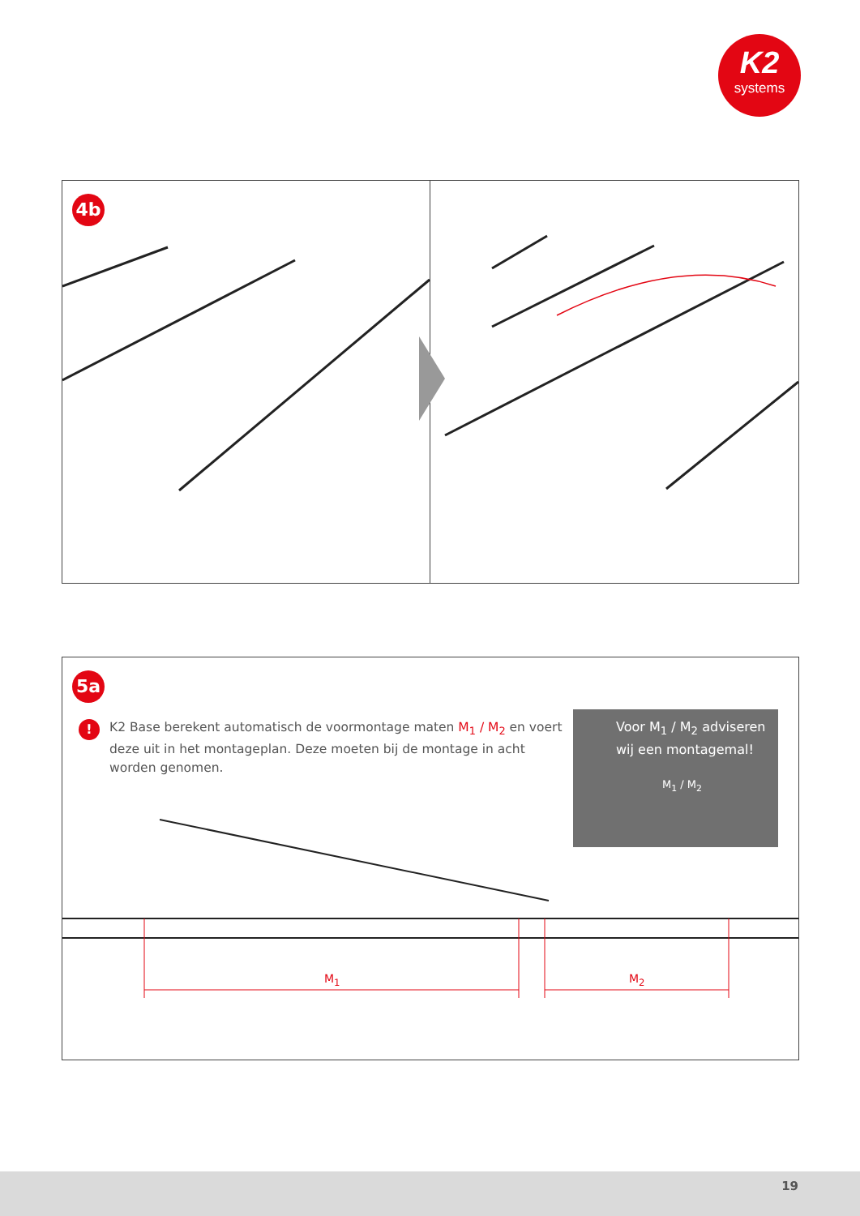K2
systems
4b
5a
!
K2 Base berekent automatisch de voormontage maten M<sub>1</sub> / M<sub>2</sub> en voert deze uit in het montageplan. Deze moeten bij de montage in acht worden genomen.
Voor M<sub>1</sub> / M<sub>2</sub> adviseren wij een montagemal!
M<sub>1</sub> / M<sub>2</sub>
M<sub>1</sub> M<sub>2</sub>
19